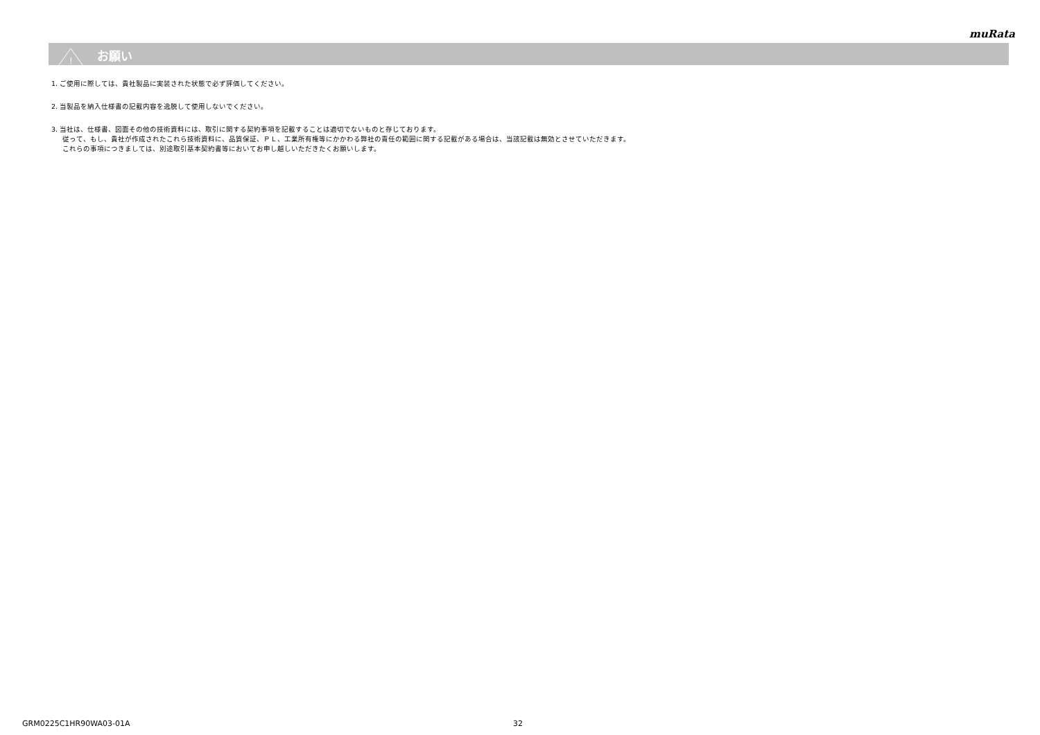muRata
!
お願い
1. ご使用に際しては、貴社製品に実装された状態で必ず評価してください。
2. 当製品を納入仕様書の記載内容を逸脱して使用しないでください。
3. 当社は、仕様書、図面その他の技術資料には、取引に関する契約事項を記載することは適切でないものと存じております。
従って、もし、貴社が作成されたこれら技術資料に、品質保証、ＰＬ、工業所有権等にかかわる弊社の責任の範囲に関する記載がある場合は、当該記載は無効とさせていただきます。
これらの事項につきましては、別途取引基本契約書等においてお申し越しいただきたくお願いします。
GRM0225C1HR90WA03-01A 32